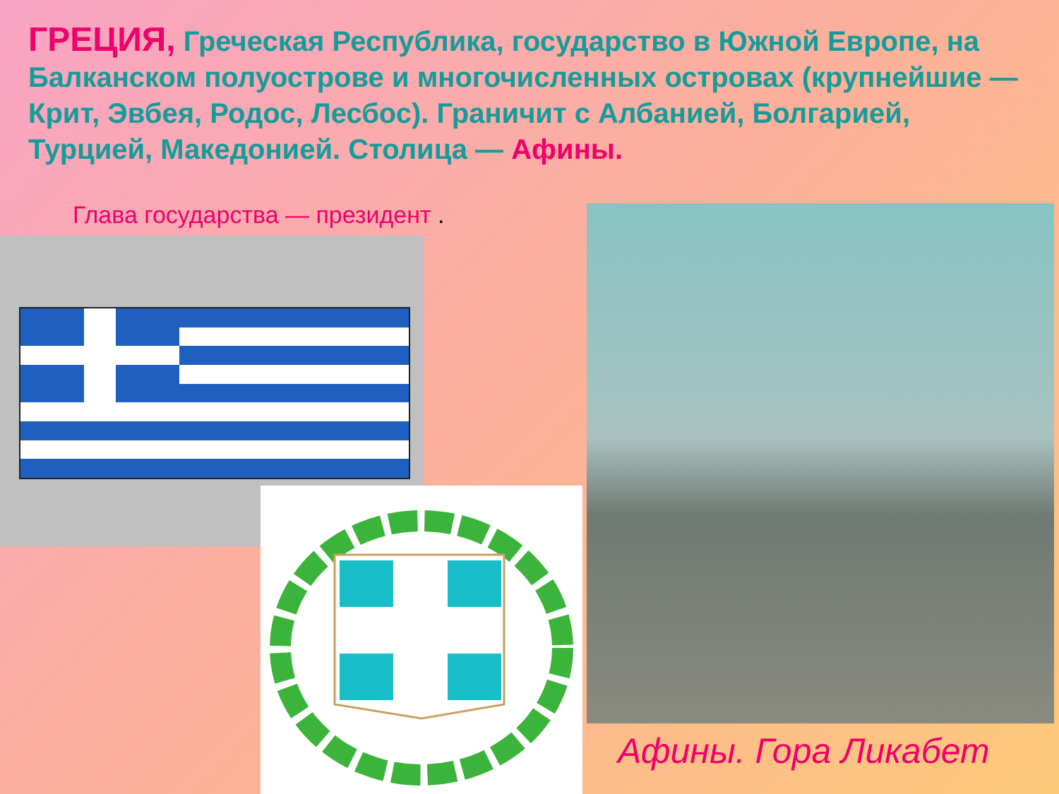ГРЕЦИЯ, Греческая Республика, государство в Южной Европе, на Балканском полуострове и многочисленных островах (крупнейшие — Крит, Эвбея, Родос, Лесбос). Граничит с Албанией, Болгарией, Турцией, Македонией. Столица — Афины.
Глава государства — президент .
Афины. Гора Ликабет